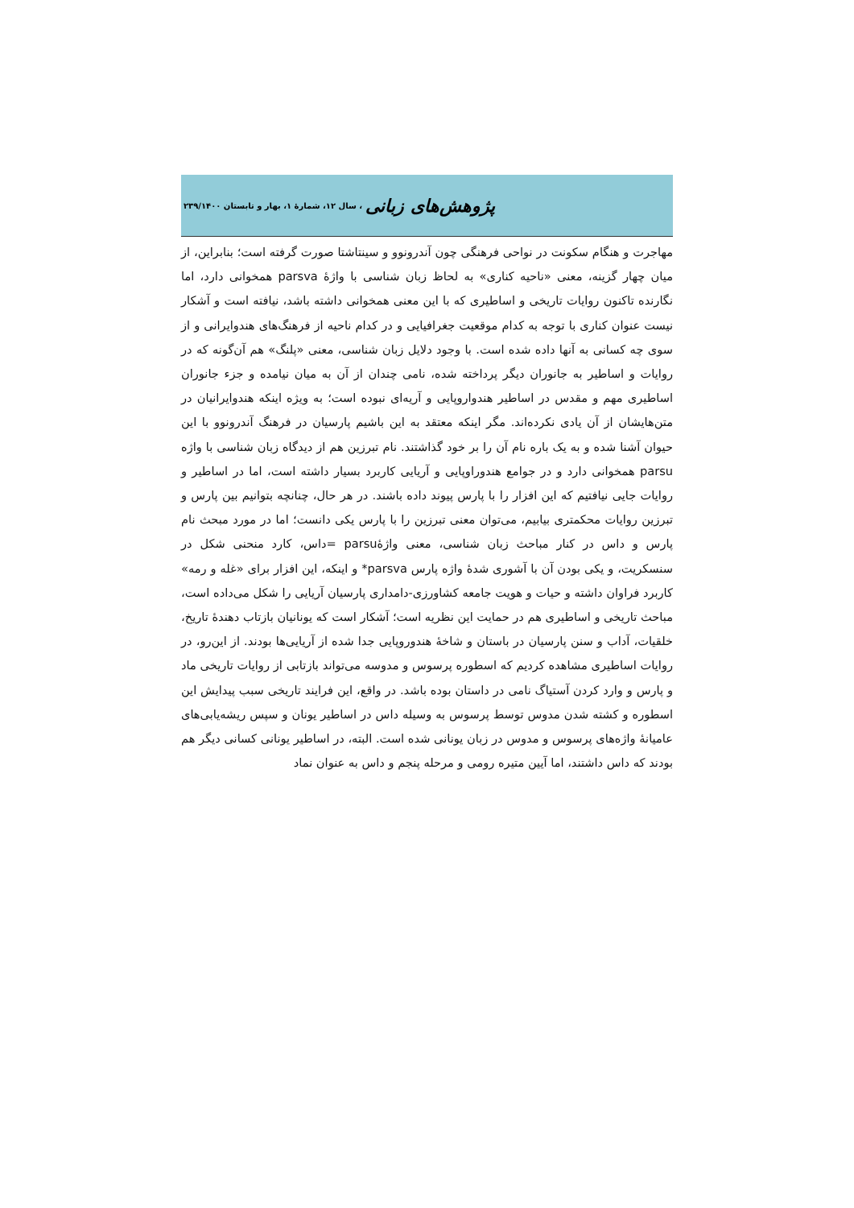پژوهش‌های زبانی ، سال ۱۲، شمارهٔ ۱، بهار و تابستان ۲۳۹/۱۴۰۰
مهاجرت و هنگام سکونت در نواحی فرهنگی چون آندرونوو و سینتاشتا صورت گرفته است؛ بنابراین، از میان چهار گزینه، معنی «ناحیه کناری» به لحاظ زبان شناسی با واژهٔ parsva همخوانی دارد، اما نگارنده تاکنون روایات تاریخی و اساطیری که با این معنی همخوانی داشته باشد، نیافته است و آشکار نیست عنوان کناری با توجه به کدام موقعیت جغرافیایی و در کدام ناحیه از فرهنگ‌های هندوایرانی و از سوی چه کسانی به آنها داده شده است. با وجود دلایل زبان شناسی، معنی «پلنگ» هم آن‌گونه که در روایات و اساطیر به جانوران دیگر پرداخته شده، نامی چندان از آن به میان نیامده و جزء جانوران اساطیری مهم و مقدس در اساطیر هندواروپایی و آریه‌ای نبوده است؛ به ویژه اینکه هندوایرانیان در متن‌هایشان از آن یادی نکرده‌اند. مگر اینکه معتقد به این باشیم پارسیان در فرهنگ آندرونوو با این حیوان آشنا شده و به یک باره نام آن را بر خود گذاشتند. نام تبرزین هم از دیدگاه زبان شناسی با واژه parsu همخوانی دارد و در جوامع هندوراوپایی و آریایی کاربرد بسیار داشته است، اما در اساطیر و روایات جایی نیافتیم که این افزار را با پارس پیوند داده باشند. در هر حال، چنانچه بتوانیم بین پارس و تبرزین روایات محکمتری بیابیم، می‌توان معنی تبرزین را با پارس یکی دانست؛ اما در مورد مبحث نام پارس و داس در کنار مباحث زبان شناسی، معنی واژهٔparsu =داس، کارد منحنی شکل در سنسکریت، و یکی بودن آن با آشوری شدهٔ واژه پارس parsva* و اینکه، این افزار برای «غله و رمه» کاربرد فراوان داشته و حیات و هویت جامعه کشاورزی-دامداری پارسیان آریایی را شکل می‌داده است، مباحث تاریخی و اساطیری هم در حمایت این نظریه است؛ آشکار است که یونانیان بازتاب دهندهٔ تاریخ، خلقیات، آداب و سنن پارسیان در باستان و شاخهٔ هندوروپایی جدا شده از آریایی‌ها بودند. از این‌رو، در روایات اساطیری مشاهده کردیم که اسطوره پرسوس و مدوسه می‌تواند بازتابی از روایات تاریخی ماد و پارس و وارد کردن آستیاگ نامی در داستان بوده باشد. در واقع، این فرایند تاریخی سبب پیدایش این اسطوره و کشته شدن مدوس توسط پرسوس به وسیله داس در اساطیر یونان و سپس ریشه‌یابی‌های عامیانهٔ واژه‌های پرسوس و مدوس در زبان یونانی شده است. البته، در اساطیر یونانی کسانی دیگر هم بودند که داس داشتند، اما آیین متیره رومی و مرحله پنجم و داس به عنوان نماد